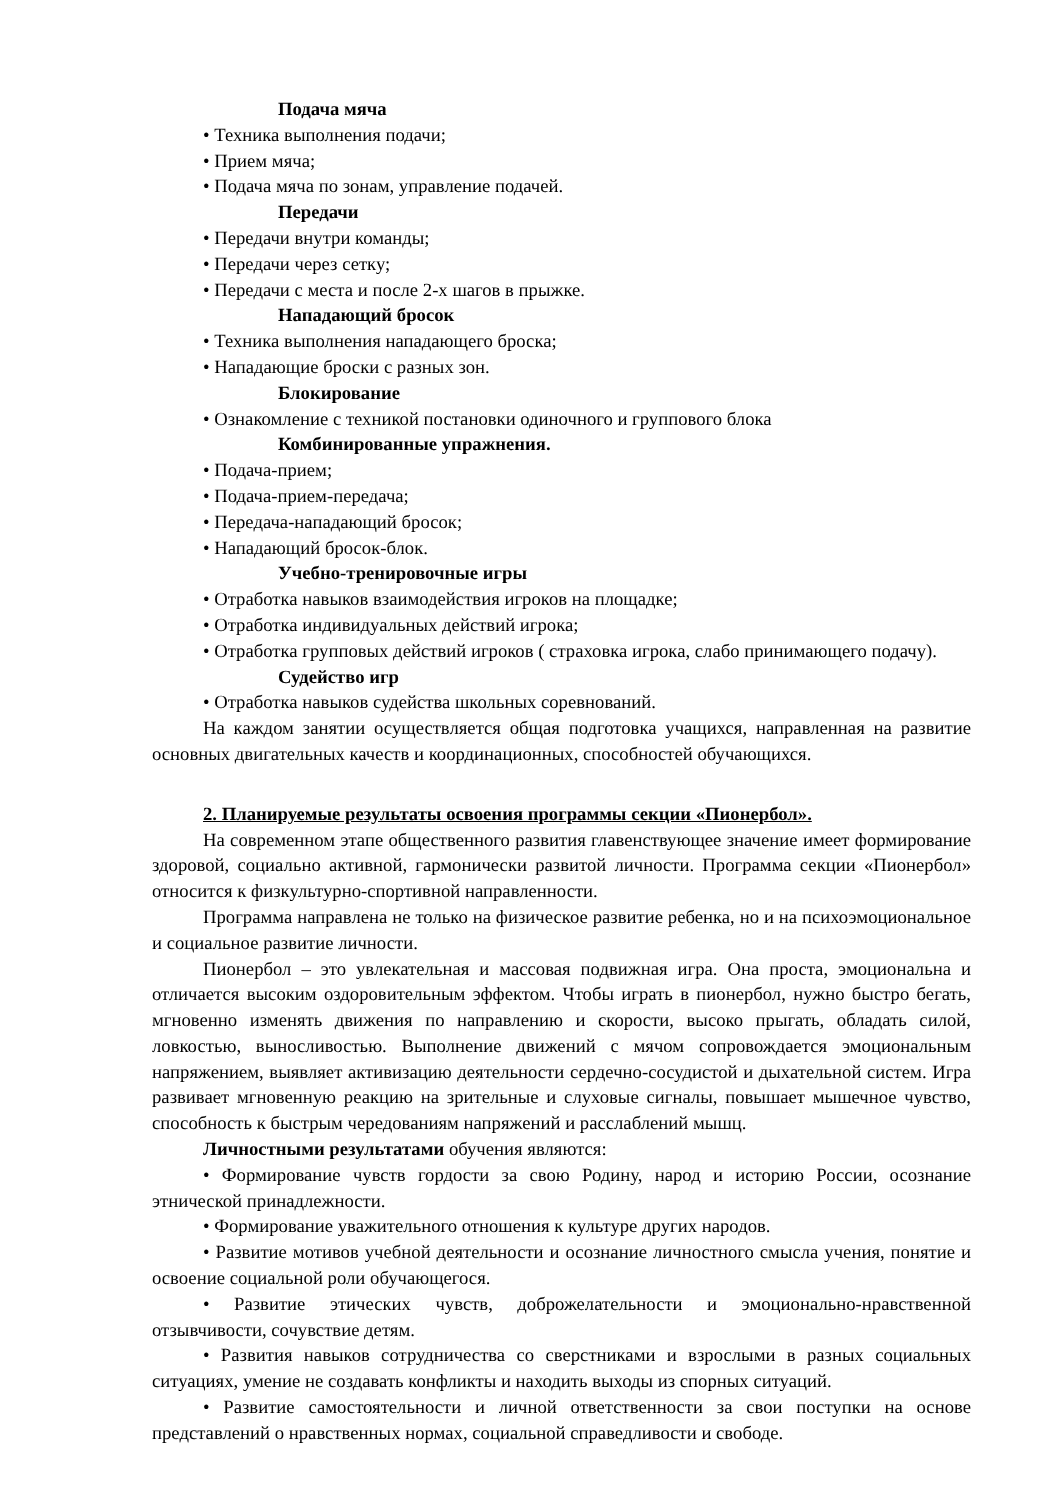Подача мяча
• Техника выполнения подачи;
• Прием мяча;
• Подача мяча по зонам, управление подачей.
Передачи
• Передачи внутри команды;
• Передачи через сетку;
• Передачи с места и после 2-х шагов в прыжке.
Нападающий бросок
• Техника выполнения нападающего броска;
• Нападающие броски с разных зон.
Блокирование
• Ознакомление с техникой постановки одиночного и группового блока
Комбинированные упражнения.
• Подача-прием;
• Подача-прием-передача;
• Передача-нападающий бросок;
• Нападающий бросок-блок.
Учебно-тренировочные игры
• Отработка навыков взаимодействия игроков на площадке;
• Отработка индивидуальных действий игрока;
• Отработка групповых действий игроков ( страховка игрока, слабо принимающего подачу).
Судейство игр
• Отработка навыков судейства школьных соревнований.
На каждом занятии осуществляется общая подготовка учащихся, направленная на развитие основных двигательных качеств и координационных, способностей обучающихся.
2. Планируемые результаты освоения программы секции «Пионербол».
На современном этапе общественного развития главенствующее значение имеет формирование здоровой, социально активной, гармонически развитой личности. Программа секции «Пионербол» относится к физкультурно-спортивной направленности.
Программа направлена не только на физическое развитие ребенка, но и на психоэмоциональное и социальное развитие личности.
Пионербол – это увлекательная и массовая подвижная игра. Она проста, эмоциональна и отличается высоким оздоровительным эффектом. Чтобы играть в пионербол, нужно быстро бегать, мгновенно изменять движения по направлению и скорости, высоко прыгать, обладать силой, ловкостью, выносливостью. Выполнение движений с мячом сопровождается эмоциональным напряжением, выявляет активизацию деятельности сердечно-сосудистой и дыхательной систем. Игра развивает мгновенную реакцию на зрительные и слуховые сигналы, повышает мышечное чувство, способность к быстрым чередованиям напряжений и расслаблений мышц.
Личностными результатами обучения являются:
• Формирование чувств гордости за свою Родину, народ и историю России, осознание этнической принадлежности.
• Формирование уважительного отношения к культуре других народов.
• Развитие мотивов учебной деятельности и осознание личностного смысла учения, понятие и освоение социальной роли обучающегося.
• Развитие этических чувств, доброжелательности и эмоционально-нравственной отзывчивости, сочувствие детям.
• Развития навыков сотрудничества со сверстниками и взрослыми в разных социальных ситуациях, умение не создавать конфликты и находить выходы из спорных ситуаций.
• Развитие самостоятельности и личной ответственности за свои поступки на основе представлений о нравственных нормах, социальной справедливости и свободе.